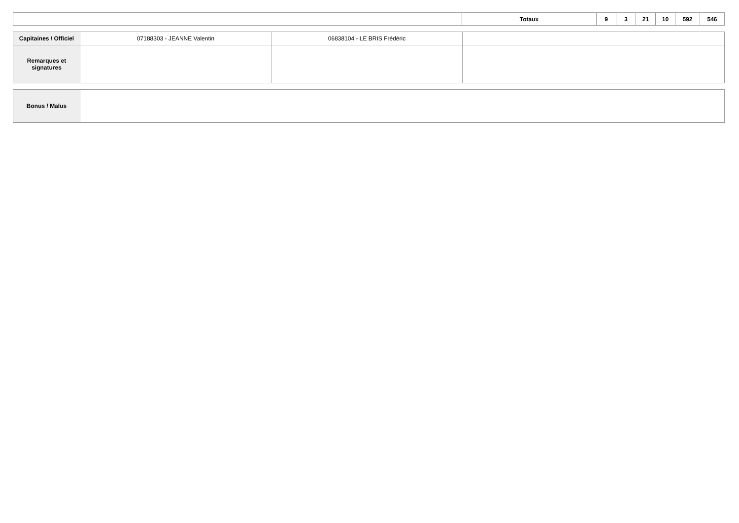| | Totaux | 9 | 3 | 21 | 10 | 592 | 546 |
| Capitaines / Officiel | 07188303 - JEANNE Valentin | 06838104 - LE BRIS Frédéric | |
| Remarques et signatures | | | |
| Bonus / Malus | |